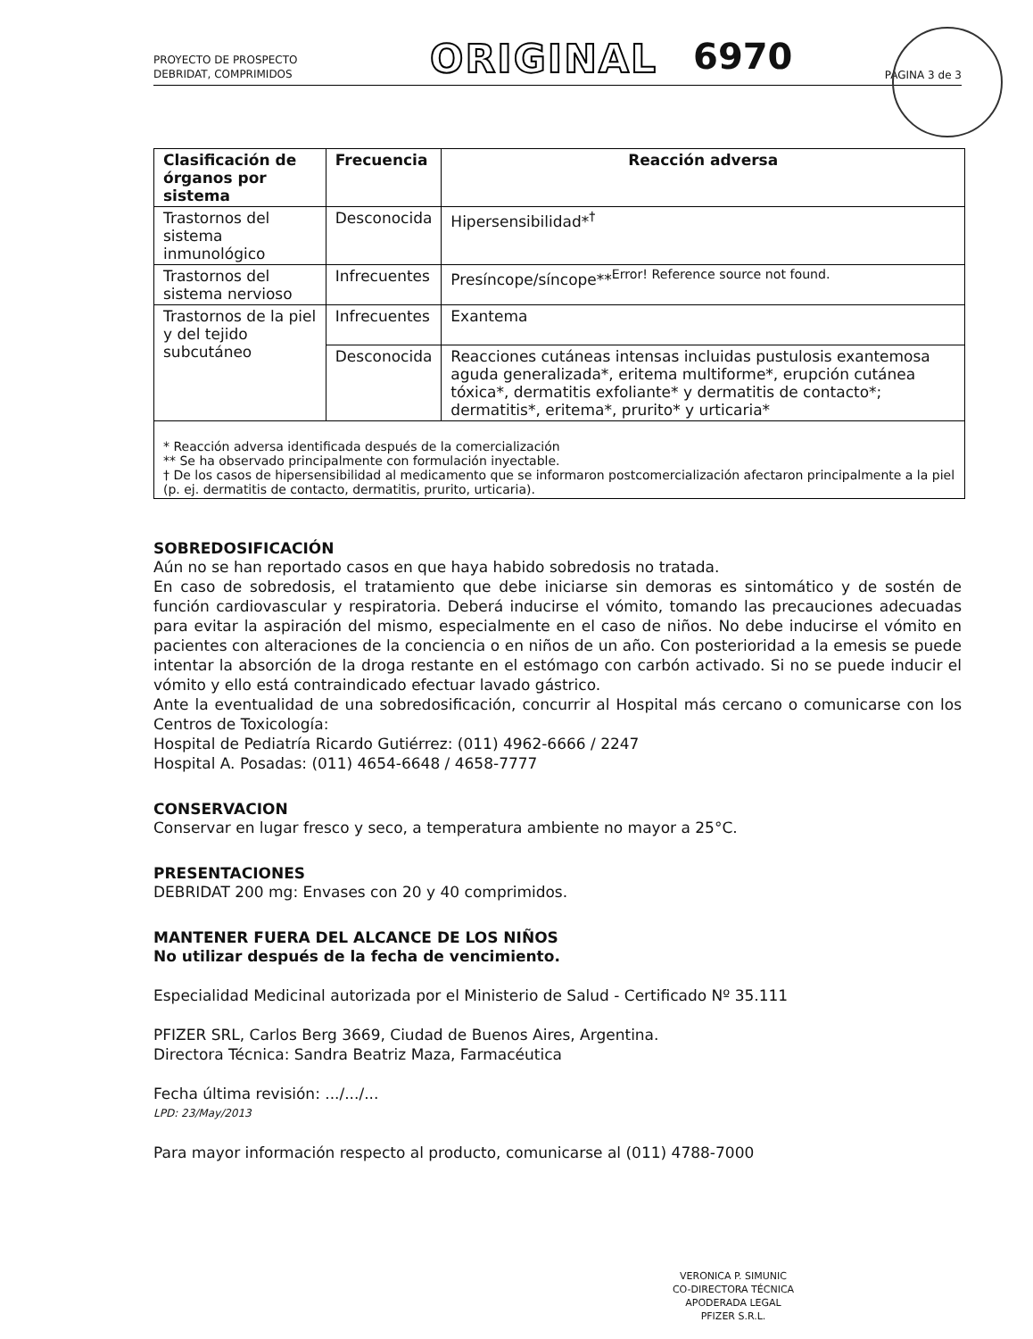PROYECTO DE PROSPECTO
DEBRIDAT, COMPRIMIDOS
ORIGINAL
6970
PÁGINA 3 de 3
| Clasificación de órganos por sistema | Frecuencia | Reacción adversa |
| --- | --- | --- |
| Trastornos del sistema inmunológico | Desconocida | Hipersensibilidad*<sup>†</sup> |
| Trastornos del sistema nervioso | Infrecuentes | Presíncope/síncope**<sup>Error! Reference source not found.</sup> |
| Trastornos de la piel y del tejido subcutáneo | Infrecuentes | Exantema |
| | Desconocida | Reacciones cutáneas intensas incluidas pustulosis exantemosa aguda generalizada*, eritema multiforme*, erupción cutánea tóxica*, dermatitis exfoliante* y dermatitis de contacto*; dermatitis*, eritema*, prurito* y urticaria* |
| * Reacción adversa identificada después de la comercialización ** Se ha observado principalmente con formulación inyectable. † De los casos de hipersensibilidad al medicamento que se informaron postcomercialización afectaron principalmente a la piel (p. ej. dermatitis de contacto, dermatitis, prurito, urticaria). | | |
SOBREDOSIFICACIÓN
Aún no se han reportado casos en que haya habido sobredosis no tratada.
En caso de sobredosis, el tratamiento que debe iniciarse sin demoras es sintomático y de sostén de función cardiovascular y respiratoria. Deberá inducirse el vómito, tomando las precauciones adecuadas para evitar la aspiración del mismo, especialmente en el caso de niños. No debe inducirse el vómito en pacientes con alteraciones de la conciencia o en niños de un año. Con posterioridad a la emesis se puede intentar la absorción de la droga restante en el estómago con carbón activado. Si no se puede inducir el vómito y ello está contraindicado efectuar lavado gástrico.
Ante la eventualidad de una sobredosificación, concurrir al Hospital más cercano o comunicarse con los Centros de Toxicología:
Hospital de Pediatría Ricardo Gutiérrez: (011) 4962-6666 / 2247
Hospital A. Posadas: (011) 4654-6648 / 4658-7777
CONSERVACION
Conservar en lugar fresco y seco, a temperatura ambiente no mayor a 25°C.
PRESENTACIONES
DEBRIDAT 200 mg: Envases con 20 y 40 comprimidos.
MANTENER FUERA DEL ALCANCE DE LOS NIÑOS
No utilizar después de la fecha de vencimiento.
Especialidad Medicinal autorizada por el Ministerio de Salud - Certificado Nº 35.111
PFIZER SRL, Carlos Berg 3669, Ciudad de Buenos Aires, Argentina.
Directora Técnica: Sandra Beatriz Maza, Farmacéutica
Fecha última revisión: .../.../...
LPD: 23/May/2013
Para mayor información respecto al producto, comunicarse al (011) 4788-7000
VERONICA P. SIMUNIC
CO-DIRECTORA TÉCNICA
APODERADA LEGAL
PFIZER S.R.L.